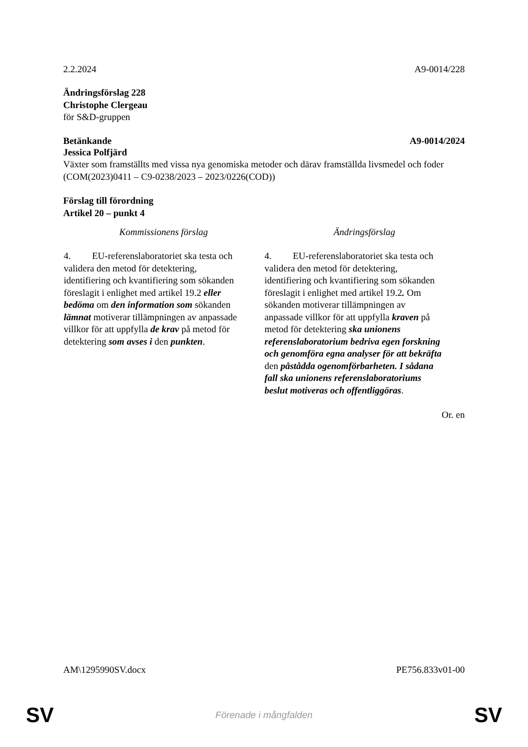2.2.2024 A9-0014/228
Ändringsförslag 228
Christophe Clergeau
för S&D-gruppen
Betänkande A9-0014/2024
Jessica Polfjärd
Växter som framställts med vissa nya genomiska metoder och därav framställda livsmedel och foder
(COM(2023)0411 – C9-0238/2023 – 2023/0226(COD))
Förslag till förordning
Artikel 20 – punkt 4
| Kommissionens förslag | Ändringsförslag |
| --- | --- |
| 4. EU-referenslaboratoriet ska testa och validera den metod för detektering, identifiering och kvantifiering som sökanden föreslagit i enlighet med artikel 19.2 eller bedöma om den information som sökanden lämnat motiverar tillämpningen av anpassade villkor för att uppfylla de krav på metod för detektering som avses i den punkten . | 4. EU-referenslaboratoriet ska testa och validera den metod för detektering, identifiering och kvantifiering som sökanden föreslagit i enlighet med artikel 19.2 . Om sökanden motiverar tillämpningen av anpassade villkor för att uppfylla kraven på metod för detektering ska unionens referenslaboratorium bedriva egen forskning och genomföra egna analyser för att bekräfta den påstådda ogenomförbarheten. I sådana fall ska unionens referenslaboratoriums beslut motiveras och offentliggöras . |
Or. en
AM\1295990SV.docx PE756.833v01-00
SV Förenade i mångfalden SV